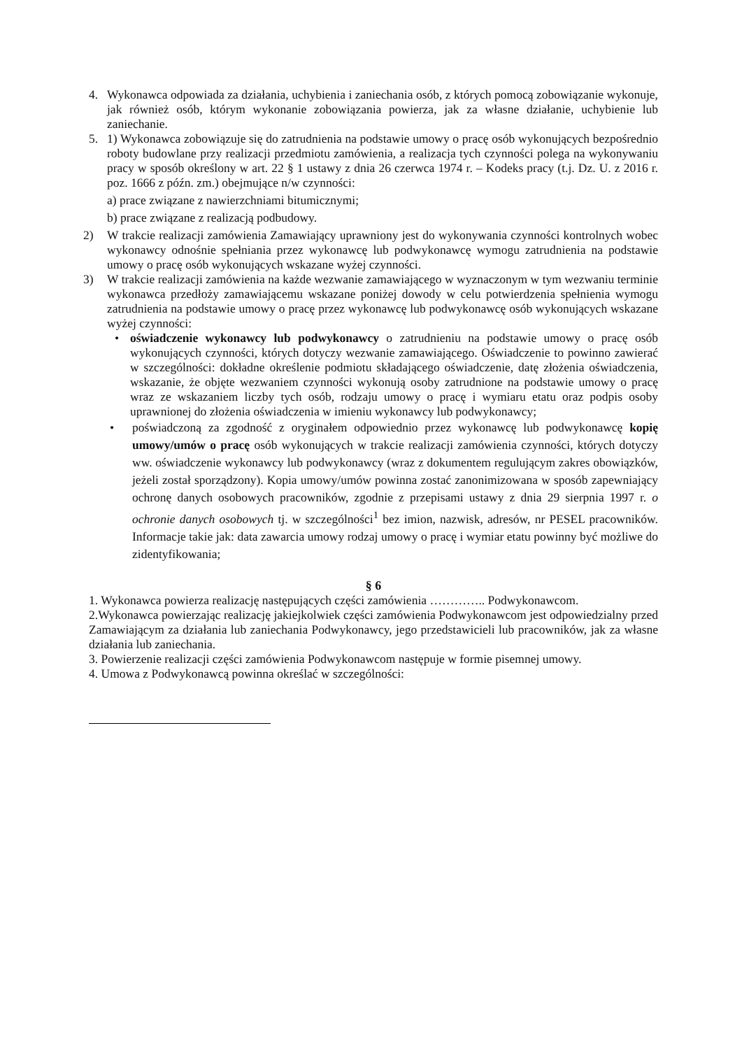4. Wykonawca odpowiada za działania, uchybienia i zaniechania osób, z których pomocą zobowiązanie wykonuje, jak również osób, którym wykonanie zobowiązania powierza, jak za własne działanie, uchybienie lub zaniechanie.
5. 1) Wykonawca zobowiązuje się do zatrudnienia na podstawie umowy o pracę osób wykonujących bezpośrednio roboty budowlane przy realizacji przedmiotu zamówienia, a realizacja tych czynności polega na wykonywaniu pracy w sposób określony w art. 22 § 1 ustawy z dnia 26 czerwca 1974 r. – Kodeks pracy (t.j. Dz. U. z 2016 r. poz. 1666 z późn. zm.) obejmujące n/w czynności:
a) prace związane z nawierzchniami bitumicznymi;
b) prace związane z realizacją podbudowy.
2) W trakcie realizacji zamówienia Zamawiający uprawniony jest do wykonywania czynności kontrolnych wobec wykonawcy odnośnie spełniania przez wykonawcę lub podwykonawcę wymogu zatrudnienia na podstawie umowy o pracę osób wykonujących wskazane wyżej czynności.
3) W trakcie realizacji zamówienia na każde wezwanie zamawiającego w wyznaczonym w tym wezwaniu terminie wykonawca przedłoży zamawiającemu wskazane poniżej dowody w celu potwierdzenia spełnienia wymogu zatrudnienia na podstawie umowy o pracę przez wykonawcę lub podwykonawcę osób wykonujących wskazane wyżej czynności:
• oświadczenie wykonawcy lub podwykonawcy o zatrudnieniu na podstawie umowy o pracę osób wykonujących czynności, których dotyczy wezwanie zamawiającego. Oświadczenie to powinno zawierać w szczególności: dokładne określenie podmiotu składającego oświadczenie, datę złożenia oświadczenia, wskazanie, że objęte wezwaniem czynności wykonują osoby zatrudnione na podstawie umowy o pracę wraz ze wskazaniem liczby tych osób, rodzaju umowy o pracę i wymiaru etatu oraz podpis osoby uprawnionej do złożenia oświadczenia w imieniu wykonawcy lub podwykonawcy;
• poświadczoną za zgodność z oryginałem odpowiednio przez wykonawcę lub podwykonawcę kopię umowy/umów o pracę osób wykonujących w trakcie realizacji zamówienia czynności, których dotyczy ww. oświadczenie wykonawcy lub podwykonawcy (wraz z dokumentem regulującym zakres obowiązków, jeżeli został sporządzony). Kopia umowy/umów powinna zostać zanonimizowana w sposób zapewniający ochronę danych osobowych pracowników, zgodnie z przepisami ustawy z dnia 29 sierpnia 1997 r. o ochronie danych osobowych tj. w szczególności<sup>1</sup> bez imion, nazwisk, adresów, nr PESEL pracowników. Informacje takie jak: data zawarcia umowy rodzaj umowy o pracę i wymiar etatu powinny być możliwe do zidentyfikowania;
§ 6
1. Wykonawca powierza realizację następujących części zamówienia ………….. Podwykonawcom.
2.Wykonawca powierzając realizację jakiejkolwiek części zamówienia Podwykonawcom jest odpowiedzialny przed Zamawiającym za działania lub zaniechania Podwykonawcy, jego przedstawicieli lub pracowników, jak za własne działania lub zaniechania.
3. Powierzenie realizacji części zamówienia Podwykonawcom następuje w formie pisemnej umowy.
4. Umowa z Podwykonawcą powinna określać w szczególności: